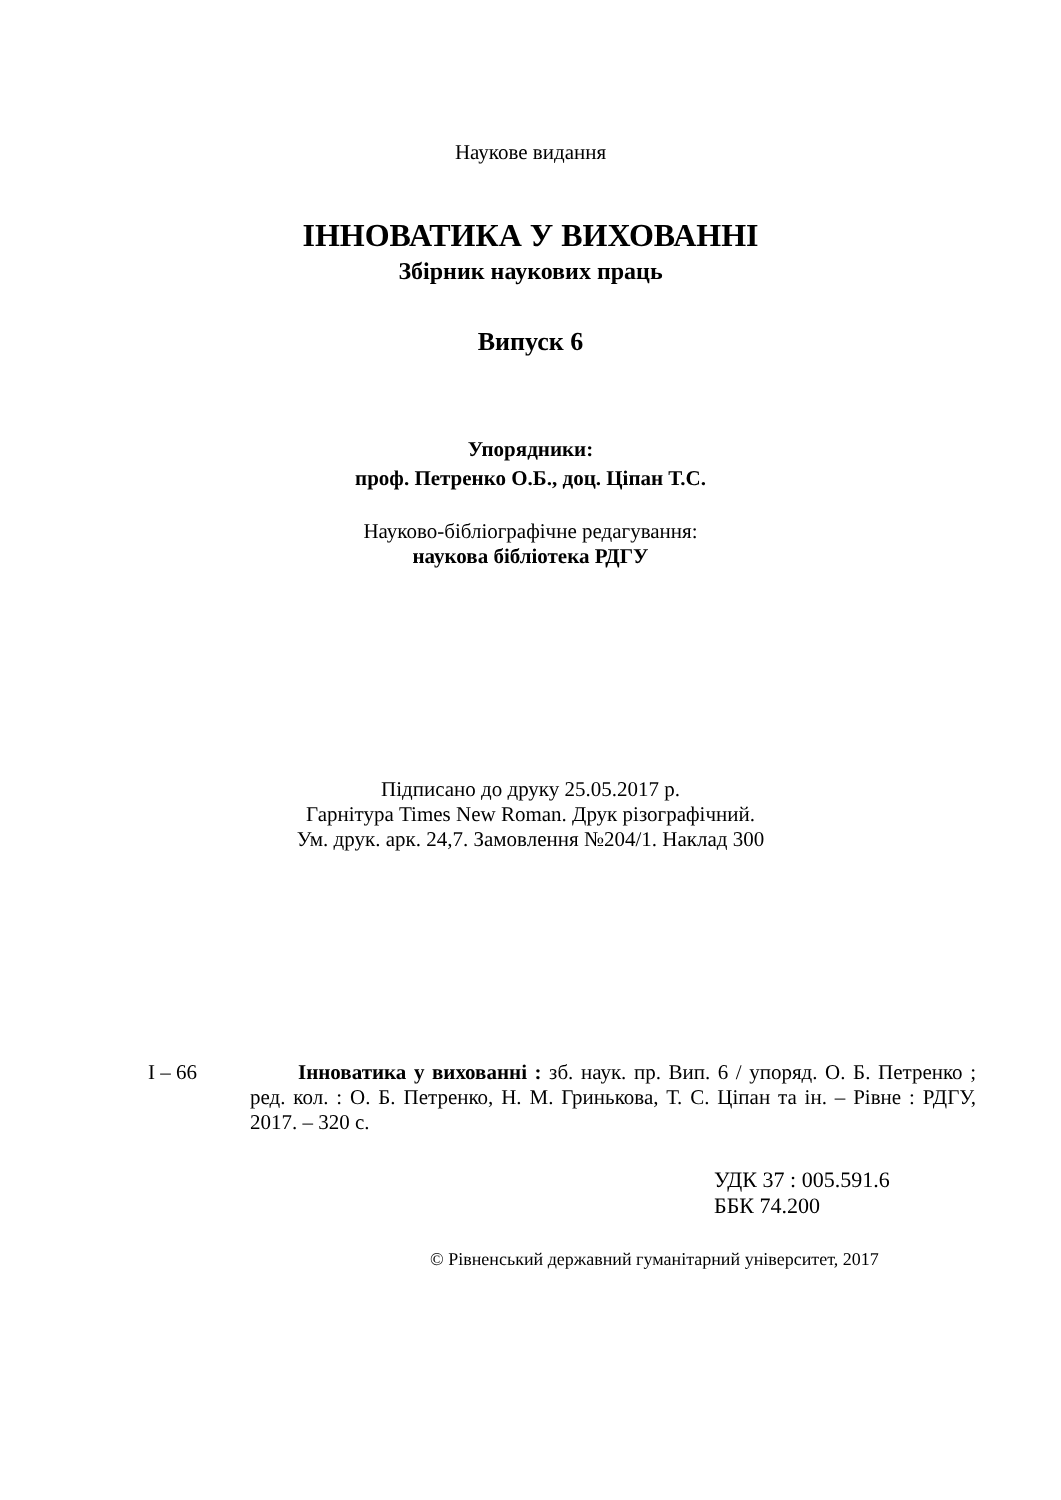Наукове видання
ІННОВАТИКА У ВИХОВАННІ
Збірник наукових праць
Випуск 6
Упорядники:
проф. Петренко О.Б., доц. Ціпан Т.С.
Науково-бібліографічне редагування:
наукова бібліотека РДГУ
Підписано до друку 25.05.2017 р.
Гарнітура Times New Roman. Друк різографічний.
Ум. друк. арк. 24,7. Замовлення №204/1. Наклад 300
І – 66 Інноватика у вихованні : зб. наук. пр. Вип. 6 / упоряд. О. Б. Петренко ; ред. кол. : О. Б. Петренко, Н. М. Гринькова, Т. С. Ціпан та ін. – Рівне : РДГУ, 2017. – 320 с.
УДК 37 : 005.591.6
ББК 74.200
© Рівненський державний гуманітарний університет, 2017